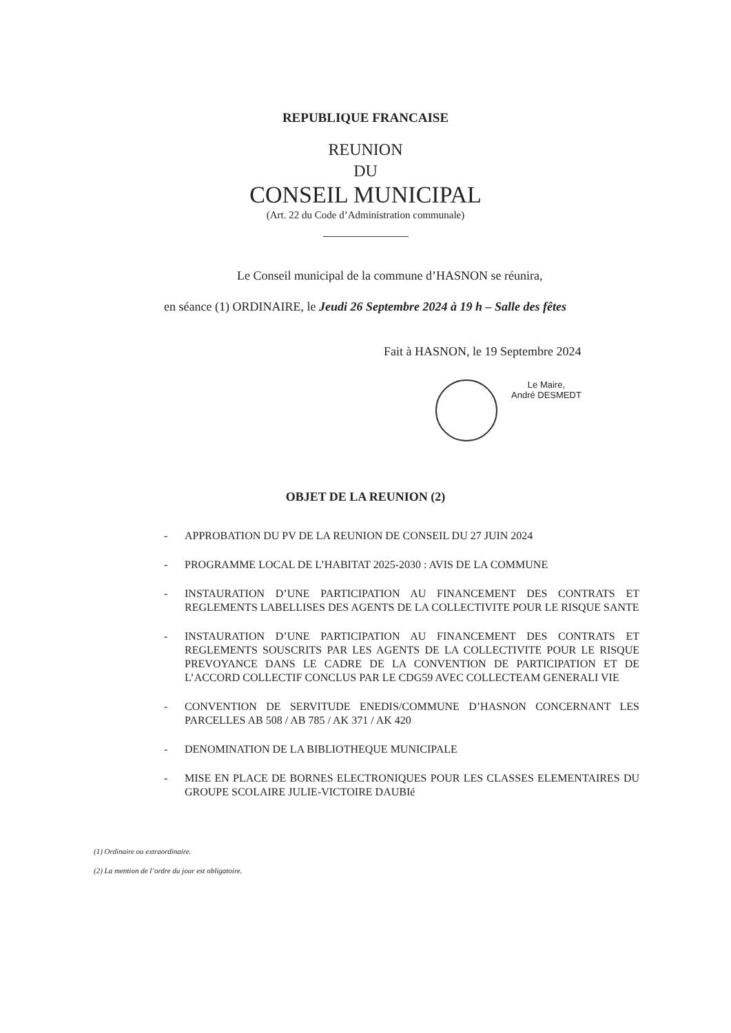REPUBLIQUE FRANCAISE
REUNION
DU
CONSEIL MUNICIPAL
(Art. 22 du Code d’Administration communale)
Le Conseil municipal de la commune d’HASNON se réunira,
en séance (1) ORDINAIRE, le Jeudi 26 Septembre 2024 à 19 h – Salle des fêtes
Fait à HASNON, le 19 Septembre 2024
Le Maire,
André DESMEDT
OBJET DE LA REUNION (2)
- APPROBATION DU PV DE LA REUNION DE CONSEIL DU 27 JUIN 2024
- PROGRAMME LOCAL DE L’HABITAT 2025-2030 : AVIS DE LA COMMUNE
- INSTAURATION D’UNE PARTICIPATION AU FINANCEMENT DES CONTRATS ET REGLEMENTS LABELLISES DES AGENTS DE LA COLLECTIVITE POUR LE RISQUE SANTE
- INSTAURATION D’UNE PARTICIPATION AU FINANCEMENT DES CONTRATS ET REGLEMENTS SOUSCRITS PAR LES AGENTS DE LA COLLECTIVITE POUR LE RISQUE PREVOYANCE DANS LE CADRE DE LA CONVENTION DE PARTICIPATION ET DE L’ACCORD COLLECTIF CONCLUS PAR LE CDG59 AVEC COLLECTEAM GENERALI VIE
- CONVENTION DE SERVITUDE ENEDIS/COMMUNE D’HASNON CONCERNANT LES PARCELLES AB 508 / AB 785 / AK 371 / AK 420
- DENOMINATION DE LA BIBLIOTHEQUE MUNICIPALE
- MISE EN PLACE DE BORNES ELECTRONIQUES POUR LES CLASSES ELEMENTAIRES DU GROUPE SCOLAIRE JULIE-VICTOIRE DAUBIé
(1) Ordinaire ou extraordinaire.
(2) La mention de l’ordre du jour est obligatoire.